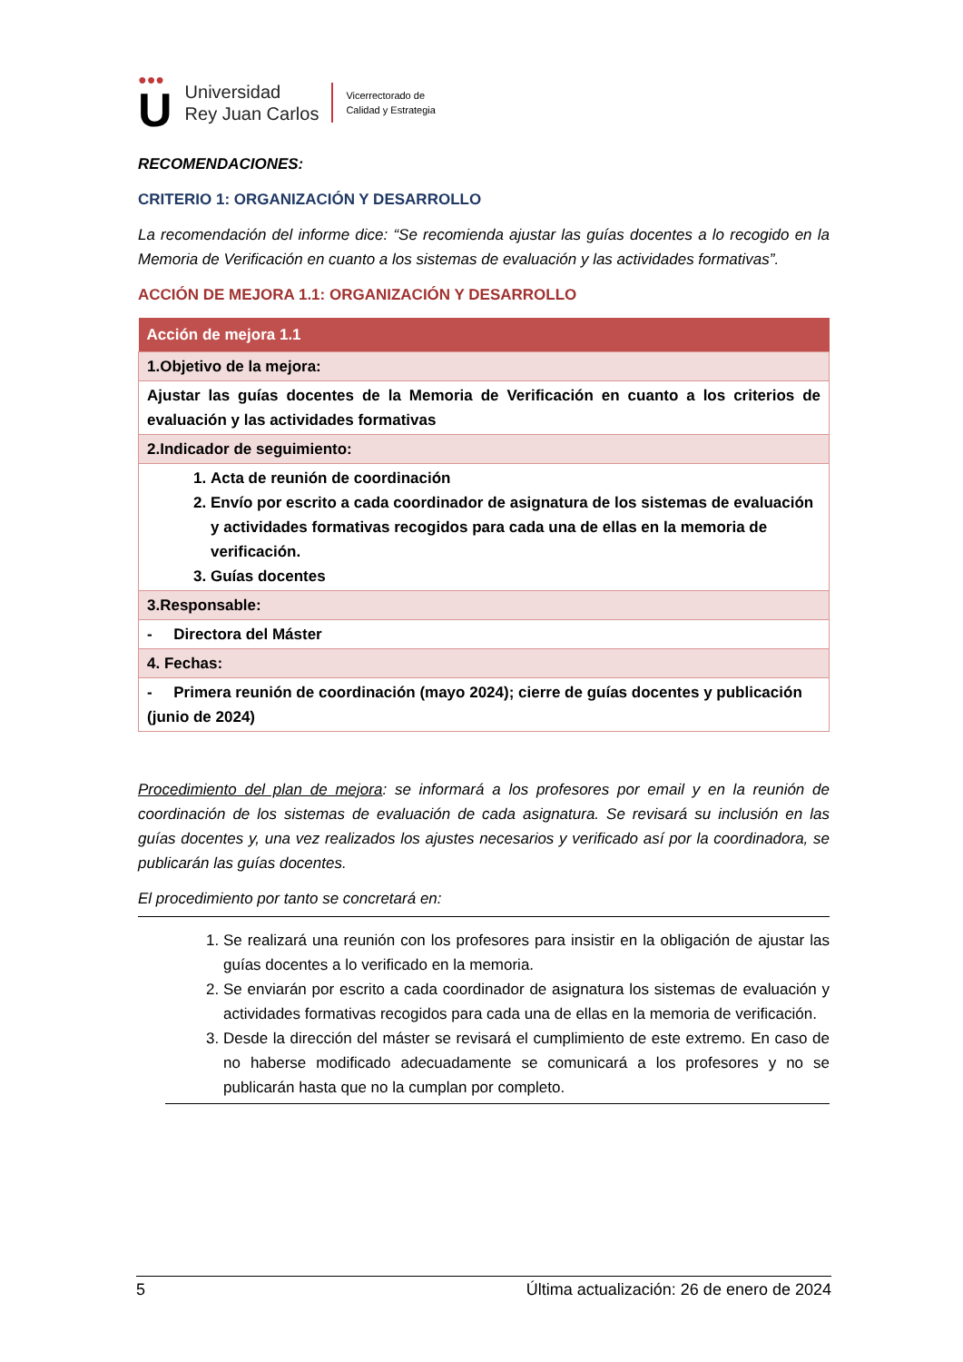●●●
U
Universidad
Rey Juan Carlos
Vicerrectorado de
Calidad y Estrategia
RECOMENDACIONES:
CRITERIO 1: ORGANIZACIÓN Y DESARROLLO
La recomendación del informe dice: “Se recomienda ajustar las guías docentes a lo recogido en la Memoria de Verificación en cuanto a los sistemas de evaluación y las actividades formativas”.
ACCIÓN DE MEJORA 1.1: ORGANIZACIÓN Y DESARROLLO
| Acción de mejora 1.1 |
| --- |
| 1.Objetivo de la mejora: |
| Ajustar las guías docentes de la Memoria de Verificación en cuanto a los criterios de evaluación y las actividades formativas |
| 2.Indicador de seguimiento: |
| 1. Acta de reunión de coordinación 2. Envío por escrito a cada coordinador de asignatura de los sistemas de evaluación y actividades formativas recogidos para cada una de ellas en la memoria de verificación. 3. Guías docentes |
| 3.Responsable: |
| - Directora del Máster |
| 4. Fechas: |
| - Primera reunión de coordinación (mayo 2024); cierre de guías docentes y publicación (junio de 2024) |
Procedimiento del plan de mejora: se informará a los profesores por email y en la reunión de coordinación de los sistemas de evaluación de cada asignatura. Se revisará su inclusión en las guías docentes y, una vez realizados los ajustes necesarios y verificado así por la coordinadora, se publicarán las guías docentes.
El procedimiento por tanto se concretará en:
1. Se realizará una reunión con los profesores para insistir en la obligación de ajustar las guías docentes a lo verificado en la memoria.
2. Se enviarán por escrito a cada coordinador de asignatura los sistemas de evaluación y actividades formativas recogidos para cada una de ellas en la memoria de verificación.
3. Desde la dirección del máster se revisará el cumplimiento de este extremo. En caso de no haberse modificado adecuadamente se comunicará a los profesores y no se publicarán hasta que no la cumplan por completo.
5 Última actualización: 26 de enero de 2024